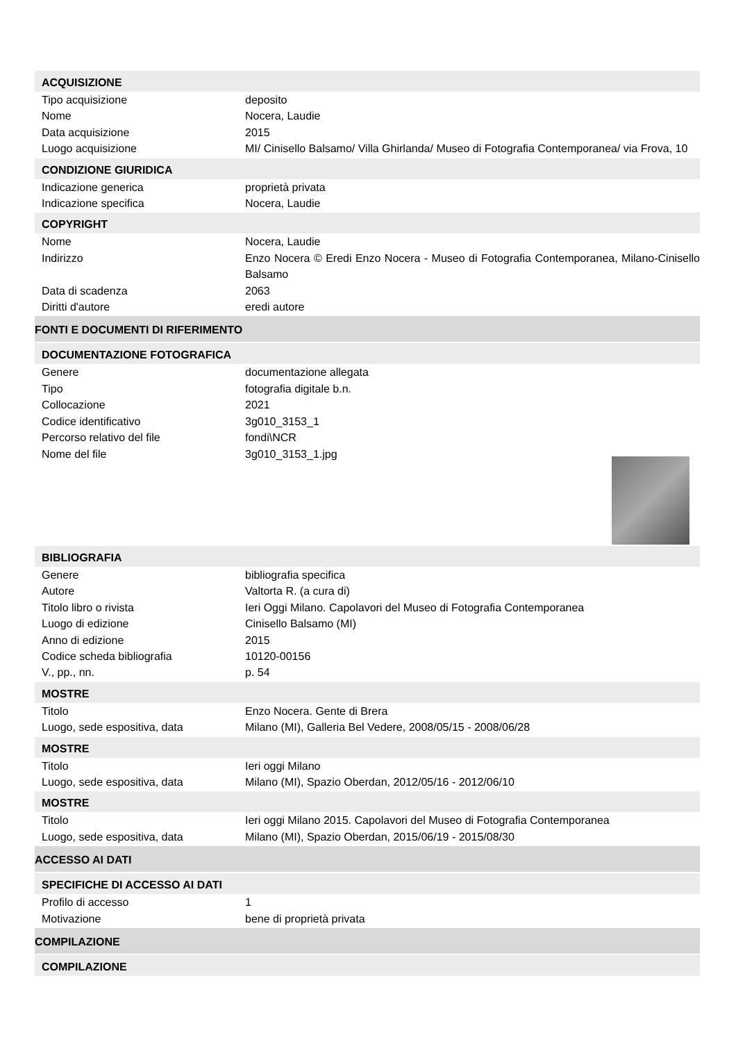ACQUISIZIONE
Tipo acquisizione deposito
Nome Nocera, Laudie
Data acquisizione 2015
Luogo acquisizione MI/ Cinisello Balsamo/ Villa Ghirlanda/ Museo di Fotografia Contemporanea/ via Frova, 10
CONDIZIONE GIURIDICA
Indicazione generica proprietà privata
Indicazione specifica Nocera, Laudie
COPYRIGHT
Nome Nocera, Laudie
Indirizzo Enzo Nocera © Eredi Enzo Nocera - Museo di Fotografia Contemporanea, Milano-Cinisello Balsamo
Data di scadenza 2063
Diritti d'autore eredi autore
FONTI E DOCUMENTI DI RIFERIMENTO
DOCUMENTAZIONE FOTOGRAFICA
Genere documentazione allegata
Tipo fotografia digitale b.n.
Collocazione 2021
Codice identificativo 3g010_3153_1
Percorso relativo del file fondi\NCR
Nome del file 3g010_3153_1.jpg
BIBLIOGRAFIA
Genere bibliografia specifica
Autore Valtorta R. (a cura di)
Titolo libro o rivista Ieri Oggi Milano. Capolavori del Museo di Fotografia Contemporanea
Luogo di edizione Cinisello Balsamo (MI)
Anno di edizione 2015
Codice scheda bibliografia 10120-00156
V., pp., nn. p. 54
MOSTRE
Titolo Enzo Nocera. Gente di Brera
Luogo, sede espositiva, data Milano (MI), Galleria Bel Vedere, 2008/05/15 - 2008/06/28
MOSTRE
Titolo Ieri oggi Milano
Luogo, sede espositiva, data Milano (MI), Spazio Oberdan, 2012/05/16 - 2012/06/10
MOSTRE
Titolo Ieri oggi Milano 2015. Capolavori del Museo di Fotografia Contemporanea
Luogo, sede espositiva, data Milano (MI), Spazio Oberdan, 2015/06/19 - 2015/08/30
ACCESSO AI DATI
SPECIFICHE DI ACCESSO AI DATI
Profilo di accesso 1
Motivazione bene di proprietà privata
COMPILAZIONE
COMPILAZIONE